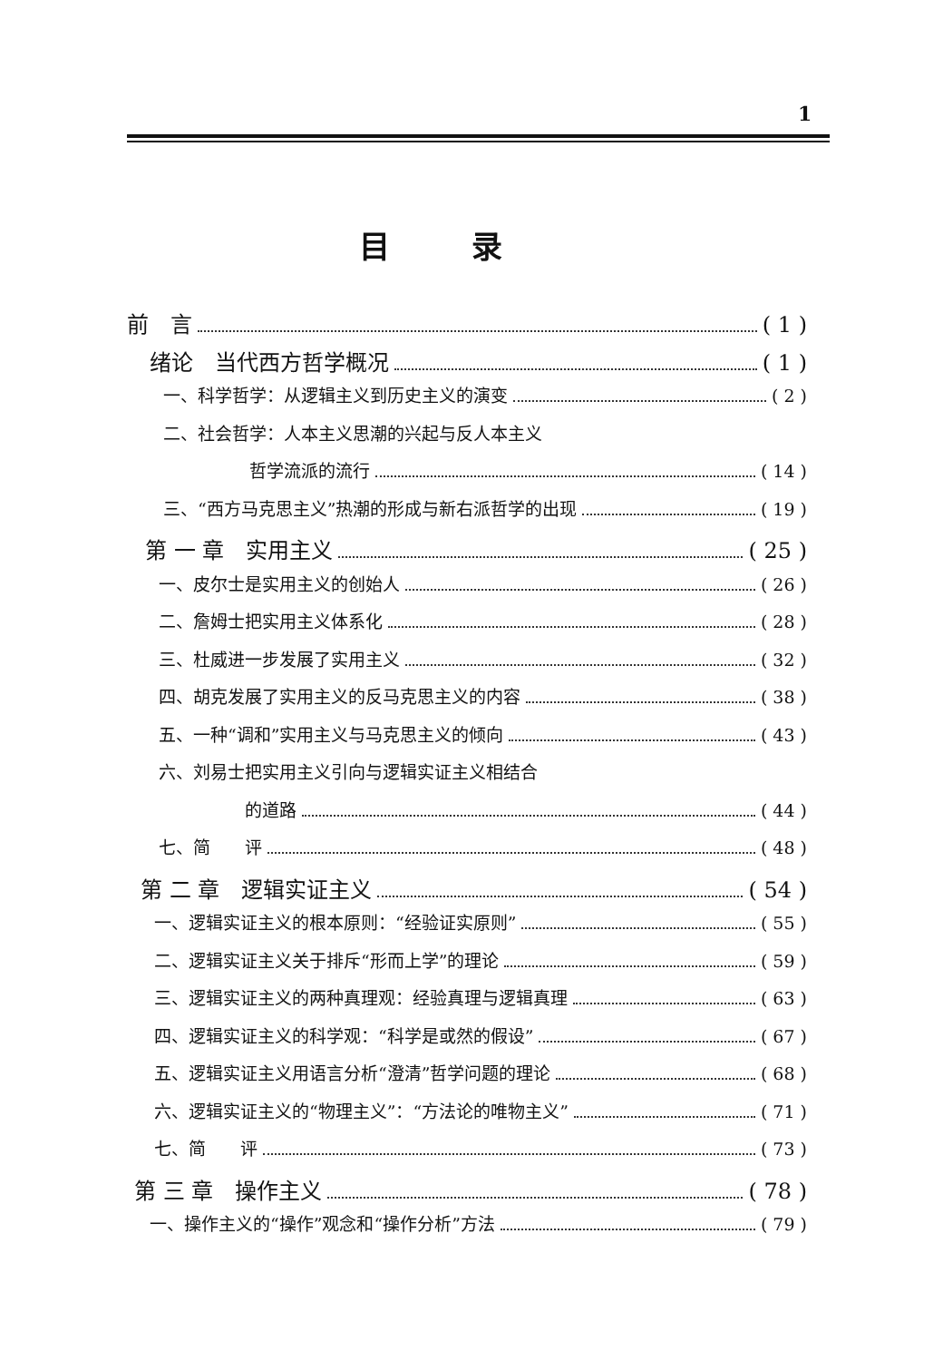1
目录
前　言 ( 1 )
绪论　当代西方哲学概况 ( 1 )
一、科学哲学：从逻辑主义到历史主义的演变 ( 2 )
二、社会哲学：人本主义思潮的兴起与反人本主义
哲学流派的流行 ( 14 )
三、“西方马克思主义”热潮的形成与新右派哲学的出现 ( 19 )
第 一 章　实用主义 ( 25 )
一、皮尔士是实用主义的创始人 ( 26 )
二、詹姆士把实用主义体系化 ( 28 )
三、杜威进一步发展了实用主义 ( 32 )
四、胡克发展了实用主义的反马克思主义的内容 ( 38 )
五、一种“调和”实用主义与马克思主义的倾向 ( 43 )
六、刘易士把实用主义引向与逻辑实证主义相结合
的道路 ( 44 )
七、简　　评 ( 48 )
第 二 章　逻辑实证主义 ( 54 )
一、逻辑实证主义的根本原则：“经验证实原则” ( 55 )
二、逻辑实证主义关于排斥“形而上学”的理论 ( 59 )
三、逻辑实证主义的两种真理观：经验真理与逻辑真理 ( 63 )
四、逻辑实证主义的科学观：“科学是或然的假设” ( 67 )
五、逻辑实证主义用语言分析“澄清”哲学问题的理论 ( 68 )
六、逻辑实证主义的“物理主义”：“方法论的唯物主义” ( 71 )
七、简　　评 ( 73 )
第 三 章　操作主义 ( 78 )
一、操作主义的“操作”观念和“操作分析”方法 ( 79 )